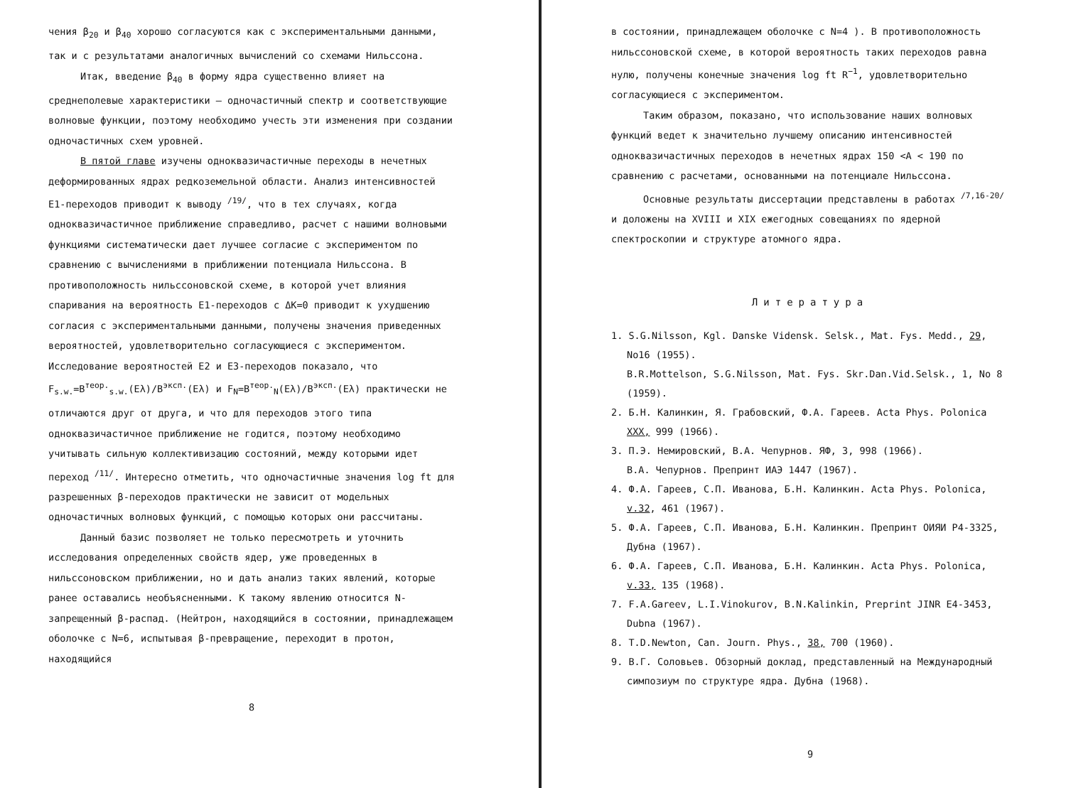чения β<sub>20</sub> и β<sub>40</sub> хорошо согласуются как с экспериментальными данными, так и с результатами аналогичных вычислений со схемами Нильссона.
Итак, введение β<sub>40</sub> в форму ядра существенно влияет на среднеполевые характеристики – одночастичный спектр и соответствующие волновые функции, поэтому необходимо учесть эти изменения при создании одночастичных схем уровней.
В пятой главе изучены одноквазичастичные переходы в нечетных деформированных ядрах редкоземельной области. Анализ интенсивностей E1-переходов приводит к выводу <sup>/19/</sup>, что в тех случаях, когда одноквазичастичное приближение справедливо, расчет с нашими волновыми функциями систематически дает лучшее согласие с экспериментом по сравнению с вычислениями в приближении потенциала Нильссона. В противоположность нильссоновской схеме, в которой учет влияния спаривания на вероятность E1-переходов с ΔK=0 приводит к ухудшению согласия с экспериментальными данными, получены значения приведенных вероятностей, удовлетворительно согласующиеся с экспериментом. Исследование вероятностей E2 и E3-переходов показало, что F<sub>s.w.</sub>=B<sup>теор.</sup><sub>s.w.</sub>(Eλ)/B<sup>эксп.</sup>(Eλ) и F<sub>N</sub>=B<sup>теор.</sup><sub>N</sub>(Eλ)/B<sup>эксп.</sup>(Eλ) практически не отличаются друг от друга, и что для переходов этого типа одноквазичастичное приближение не годится, поэтому необходимо учитывать сильную коллективизацию состояний, между которыми идет переход <sup>/11/</sup>. Интересно отметить, что одночастичные значения log ft для разрешенных β-переходов практически не зависит от модельных одночастичных волновых функций, с помощью которых они рассчитаны.
Данный базис позволяет не только пересмотреть и уточнить исследования определенных свойств ядер, уже проведенных в нильссоновском приближении, но и дать анализ таких явлений, которые ранее оставались необъясненными. К такому явлению относится N-запрещенный β-распад. (Нейтрон, находящийся в состоянии, принадлежащем оболочке с N=6, испытывая β-превращение, переходит в протон, находящийся
8
в состоянии, принадлежащем оболочке с N=4 ). В противоположность нильссоновской схеме, в которой вероятность таких переходов равна нулю, получены конечные значения log ft R<sup>−1</sup>, удовлетворительно согласующиеся с экспериментом.
Таким образом, показано, что использование наших волновых функций ведет к значительно лучшему описанию интенсивностей одноквазичастичных переходов в нечетных ядрах 150 <A < 190 по сравнению с расчетами, основанными на потенциале Нильссона.
Основные результаты диссертации представлены в работах <sup>/7,16-20/</sup> и доложены на XVIII и XIX ежегодных совещаниях по ядерной спектроскопии и структуре атомного ядра.
Литература
1. S.G.Nilsson, Kgl. Danske Vidensk. Selsk., Mat. Fys. Medd., 29, No16 (1955).
B.R.Mottelson, S.G.Nilsson, Mat. Fys. Skr.Dan.Vid.Selsk., 1, No 8 (1959).
2. Б.Н. Калинкин, Я. Грабовский, Ф.А. Гареев. Acta Phys. Polonica XXX, 999 (1966).
3. П.Э. Немировский, В.А. Чепурнов. ЯФ, 3, 998 (1966).
В.А. Чепурнов. Препринт ИАЭ 1447 (1967).
4. Ф.А. Гареев, С.П. Иванова, Б.Н. Калинкин. Acta Phys. Polonica, v.32, 461 (1967).
5. Ф.А. Гареев, С.П. Иванова, Б.Н. Калинкин. Препринт ОИЯИ Р4-3325, Дубна (1967).
6. Ф.А. Гареев, С.П. Иванова, Б.Н. Калинкин. Acta Phys. Polonica, v.33, 135 (1968).
7. F.A.Gareev, L.I.Vinokurov, B.N.Kalinkin, Preprint JINR E4-3453, Dubna (1967).
8. T.D.Newton, Can. Journ. Phys., 38, 700 (1960).
9. В.Г. Соловьев. Обзорный доклад, представленный на Международный симпозиум по структуре ядра. Дубна (1968).
9